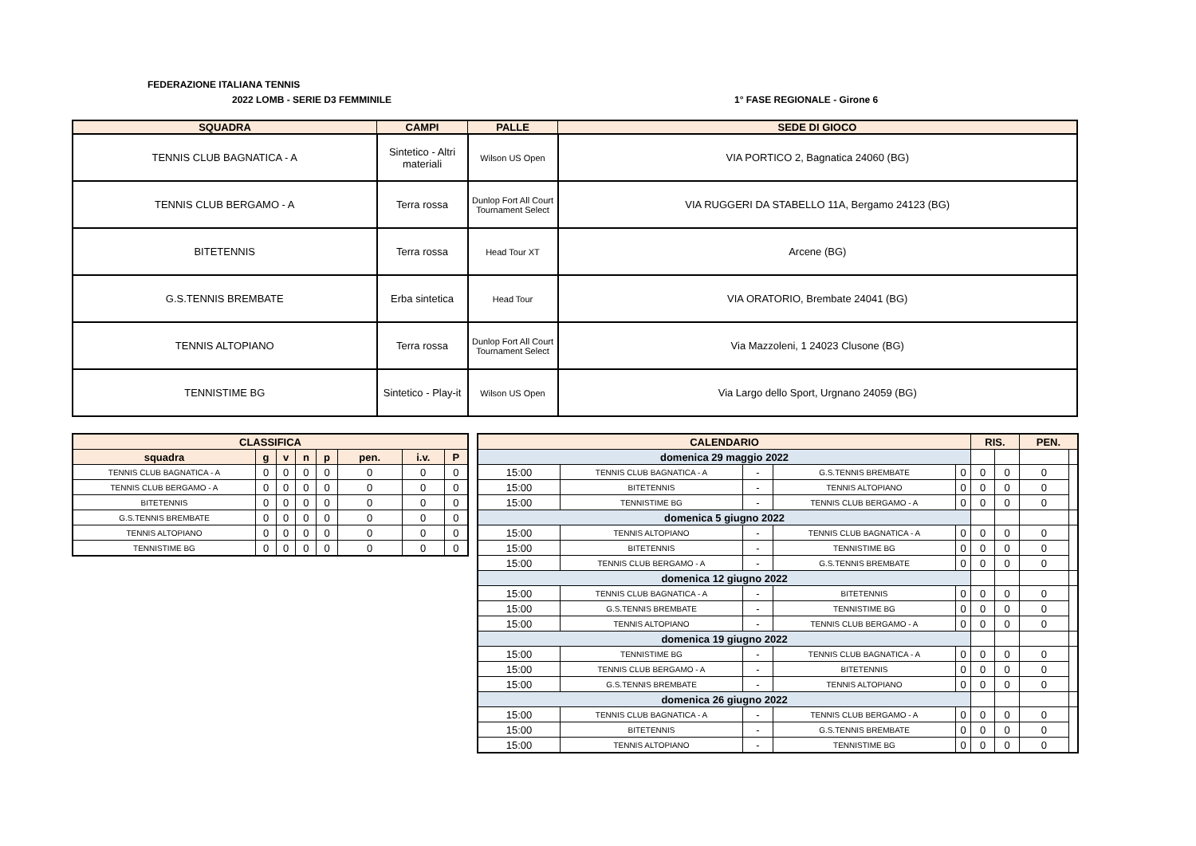FEDERAZIONE ITALIANA TENNIS
2022 LOMB - SERIE D3 FEMMINILE 1° FASE REGIONALE - Girone 6
| SQUADRA | CAMPI | PALLE | SEDE DI GIOCO |
| --- | --- | --- | --- |
| TENNIS CLUB BAGNATICA - A | Sintetico - Altri materiali | Wilson US Open | VIA PORTICO 2, Bagnatica 24060 (BG) |
| TENNIS CLUB BERGAMO - A | Terra rossa | Dunlop Fort All Court Tournament Select | VIA RUGGERI DA STABELLO 11A, Bergamo 24123 (BG) |
| BITETENNIS | Terra rossa | Head Tour XT | Arcene (BG) |
| G.S.TENNIS BREMBATE | Erba sintetica | Head Tour | VIA ORATORIO, Brembate 24041 (BG) |
| TENNIS ALTOPIANO | Terra rossa | Dunlop Fort All Court Tournament Select | Via Mazzoleni, 1 24023 Clusone (BG) |
| TENNISTIME BG | Sintetico - Play-it | Wilson US Open | Via Largo dello Sport, Urgnano 24059 (BG) |
| CLASSIFICA | | | | | | | |
| --- | --- | --- | --- | --- | --- | --- | --- |
| squadra | g | v | n | p | pen. | i.v. | P |
| TENNIS CLUB BAGNATICA - A | 0 | 0 | 0 | 0 | 0 | 0 | 0 |
| TENNIS CLUB BERGAMO - A | 0 | 0 | 0 | 0 | 0 | 0 | 0 |
| BITETENNIS | 0 | 0 | 0 | 0 | 0 | 0 | 0 |
| G.S.TENNIS BREMBATE | 0 | 0 | 0 | 0 | 0 | 0 | 0 |
| TENNIS ALTOPIANO | 0 | 0 | 0 | 0 | 0 | 0 | 0 |
| TENNISTIME BG | 0 | 0 | 0 | 0 | 0 | 0 | 0 |
| CALENDARIO | | | | | RIS. | | PEN. | |
| --- | --- | --- | --- | --- | --- | --- | --- | --- |
| domenica 29 maggio 2022 | | | | | | | | |
| 15:00 | TENNIS CLUB BAGNATICA - A | - | G.S.TENNIS BREMBATE | 0 | 0 | 0 | 0 | |
| 15:00 | BITETENNIS | - | TENNIS ALTOPIANO | 0 | 0 | 0 | 0 | |
| 15:00 | TENNISTIME BG | - | TENNIS CLUB BERGAMO - A | 0 | 0 | 0 | 0 | |
| domenica 5 giugno 2022 | | | | | | | | |
| 15:00 | TENNIS ALTOPIANO | - | TENNIS CLUB BAGNATICA - A | 0 | 0 | 0 | 0 | |
| 15:00 | BITETENNIS | - | TENNISTIME BG | 0 | 0 | 0 | 0 | |
| 15:00 | TENNIS CLUB BERGAMO - A | - | G.S.TENNIS BREMBATE | 0 | 0 | 0 | 0 | |
| domenica 12 giugno 2022 | | | | | | | | |
| 15:00 | TENNIS CLUB BAGNATICA - A | - | BITETENNIS | 0 | 0 | 0 | 0 | |
| 15:00 | G.S.TENNIS BREMBATE | - | TENNISTIME BG | 0 | 0 | 0 | 0 | |
| 15:00 | TENNIS ALTOPIANO | - | TENNIS CLUB BERGAMO - A | 0 | 0 | 0 | 0 | |
| domenica 19 giugno 2022 | | | | | | | | |
| 15:00 | TENNISTIME BG | - | TENNIS CLUB BAGNATICA - A | 0 | 0 | 0 | 0 | |
| 15:00 | TENNIS CLUB BERGAMO - A | - | BITETENNIS | 0 | 0 | 0 | 0 | |
| 15:00 | G.S.TENNIS BREMBATE | - | TENNIS ALTOPIANO | 0 | 0 | 0 | 0 | |
| domenica 26 giugno 2022 | | | | | | | | |
| 15:00 | TENNIS CLUB BAGNATICA - A | - | TENNIS CLUB BERGAMO - A | 0 | 0 | 0 | 0 | |
| 15:00 | BITETENNIS | - | G.S.TENNIS BREMBATE | 0 | 0 | 0 | 0 | |
| 15:00 | TENNIS ALTOPIANO | - | TENNISTIME BG | 0 | 0 | 0 | 0 | |